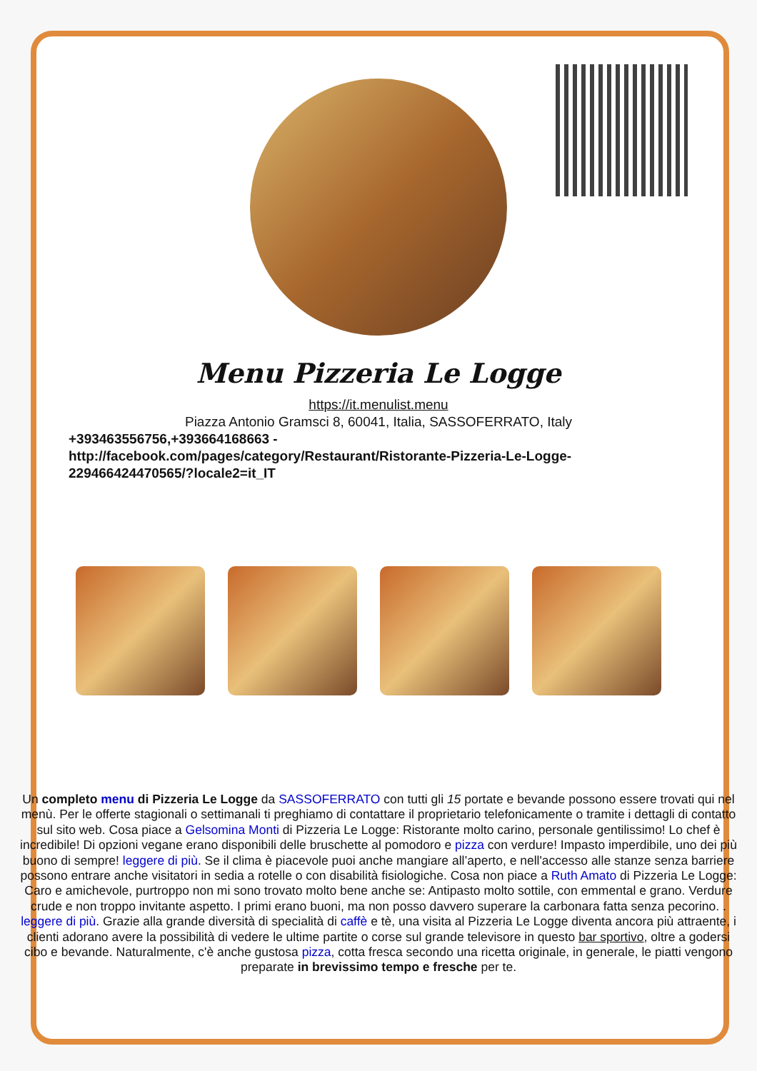Menu Pizzeria Le Logge
https://it.menulist.menu
Piazza Antonio Gramsci 8, 60041, Italia, SASSOFERRATO, Italy
+393463556756,+393664168663 - http://facebook.com/pages/category/Restaurant/Ristorante-Pizzeria-Le-Logge-229466424470565/?locale2=it_IT
Un completo menu di Pizzeria Le Logge da SASSOFERRATO con tutti gli 15 portate e bevande possono essere trovati qui nel menù. Per le offerte stagionali o settimanali ti preghiamo di contattare il proprietario telefonicamente o tramite i dettagli di contatto sul sito web. Cosa piace a Gelsomina Monti di Pizzeria Le Logge: Ristorante molto carino, personale gentilissimo! Lo chef è incredibile! Di opzioni vegane erano disponibili delle bruschette al pomodoro e pizza con verdure! Impasto imperdibile, uno dei più buono di sempre! leggere di più. Se il clima è piacevole puoi anche mangiare all’aperto, e nell'accesso alle stanze senza barriere possono entrare anche visitatori in sedia a rotelle o con disabilità fisiologiche. Cosa non piace a Ruth Amato di Pizzeria Le Logge: Caro e amichevole, purtroppo non mi sono trovato molto bene anche se: Antipasto molto sottile, con emmental e grano. Verdure crude e non troppo invitante aspetto. I primi erano buoni, ma non posso davvero superare la carbonara fatta senza pecorino. . leggere di più. Grazie alla grande diversità di specialità di caffè e tè, una visita al Pizzeria Le Logge diventa ancora più attraente, i clienti adorano avere la possibilità di vedere le ultime partite o corse sul grande televisore in questo bar sportivo, oltre a godersi cibo e bevande. Naturalmente, c'è anche gustosa pizza, cotta fresca secondo una ricetta originale, in generale, le piatti vengono preparate in brevissimo tempo e fresche per te.